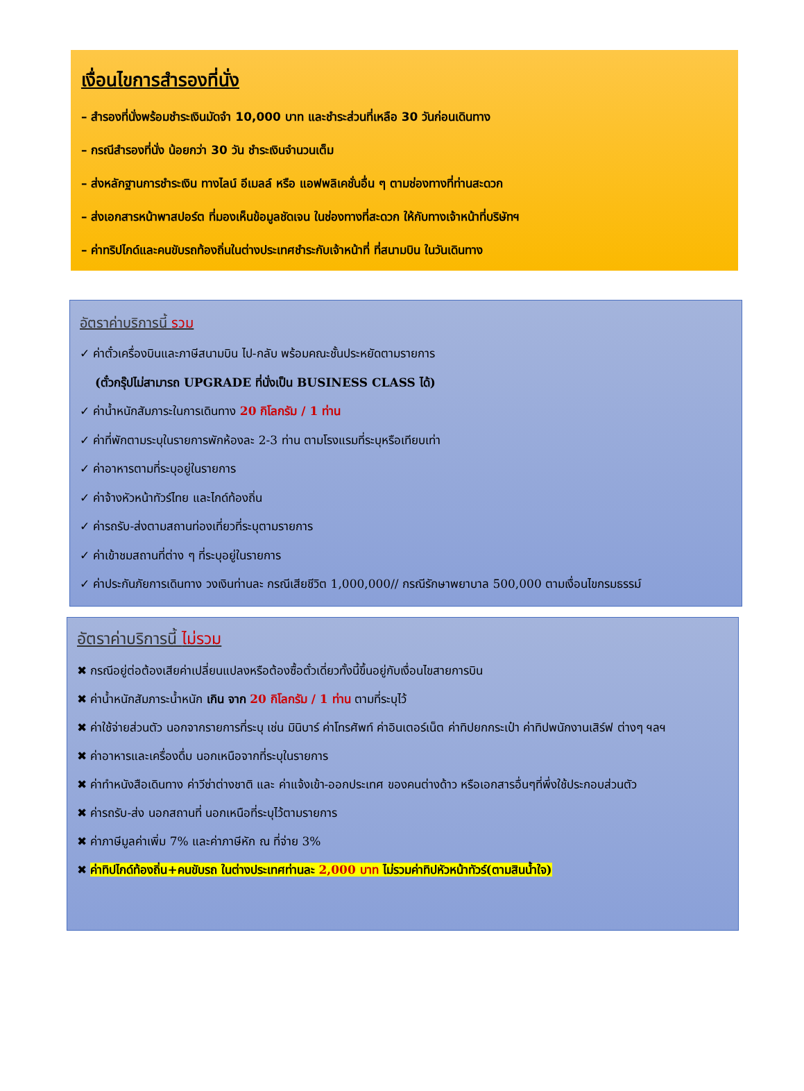เงื่อนไขการสำรองที่นั่ง
– สำรองที่นั่งพร้อมชำระเงินมัดจำ 10,000 บาท และชำระส่วนที่เหลือ 30 วันก่อนเดินทาง
– กรณีสำรองที่นั่ง น้อยกว่า 30 วัน ชำระเงินจำนวนเต็ม
– ส่งหลักฐานการชำระเงิน ทางไลน์ อีเมลล์ หรือ แอฟพลิเคชั่นอื่น ๆ ตามช่องทางที่ท่านสะดวก
– ส่งเอกสารหน้าพาสปอร์ต ที่มองเห็นข้อมูลชัดเจน ในช่องทางที่สะดวก ให้กับทางเจ้าหน้าที่บริษัทฯ
– ค่าทริปไกด์และคนขับรถท้องถิ่นในต่างประเทศชำระกับเจ้าหน้าที่ ที่สนามบิน ในวันเดินทาง
อัตราค่าบริการนี้ รวม
✓ ค่าตั๋วเครื่องบินและภาษีสนามบิน ไป-กลับ พร้อมคณะชั้นประหยัดตามรายการ
(ตั๋วกรุ๊ปไม่สามารถ UPGRADE ที่นั่งเป็น BUSINESS CLASS ได้)
✓ ค่าน้ำหนักสัมภาระในการเดินทาง 20 กิโลกรัม / 1 ท่าน
✓ ค่าที่พักตามระบุในรายการพักห้องละ 2-3 ท่าน ตามโรงแรมที่ระบุหรือเทียบเท่า
✓ ค่าอาหารตามที่ระบุอยู่ในรายการ
✓ ค่าจ้างหัวหน้าทัวร์ไทย และไกด์ท้องถิ่น
✓ ค่ารถรับ-ส่งตามสถานท่องเที่ยวที่ระบุตามรายการ
✓ ค่าเข้าชมสถานที่ต่าง ๆ ที่ระบุอยู่ในรายการ
✓ ค่าประกันภัยการเดินทาง วงเงินท่านละ กรณีเสียชีวิต 1,000,000// กรณีรักษาพยาบาล 500,000 ตามเงื่อนไขกรมธรรม์
อัตราค่าบริการนี้ ไม่รวม
✖ กรณีอยู่ต่อต้องเสียค่าเปลี่ยนแปลงหรือต้องซื้อตั๋วเดี่ยวทั้งนี้ขึ้นอยู่กับเงื่อนไขสายการบิน
✖ ค่าน้ำหนักสัมภาระน้ำหนัก เกิน จาก 20 กิโลกรัม / 1 ท่าน ตามที่ระบุไว้
✖ ค่าใช้จ่ายส่วนตัว นอกจากรายการที่ระบุ เช่น มินิบาร์ ค่าโทรศัพท์ ค่าอินเตอร์เน็ต ค่าทิปยกกระเป๋า ค่าทิปพนักงานเสิร์ฟ ต่างๆ ฯลฯ
✖ ค่าอาหารและเครื่องดื่ม นอกเหนือจากที่ระบุในรายการ
✖ ค่าทำหนังสือเดินทาง ค่าวีซ่าต่างชาติ และ ค่าแจ้งเข้า-ออกประเทศ ของคนต่างด้าว หรือเอกสารอื่นๆที่พึ่งใช้ประกอบส่วนตัว
✖ ค่ารถรับ-ส่ง นอกสถานที่ นอกเหนือที่ระบุไว้ตามรายการ
✖ ค่าภาษีมูลค่าเพิ่ม 7% และค่าภาษีหัก ณ ที่จ่าย 3%
✖ ค่าทิปไกด์ท้องถิ่น+คนขับรถ ในต่างประเทศท่านละ 2,000 บาท ไม่รวมค่าทิปหัวหน้าทัวร์(ตามสินน้ำใจ)